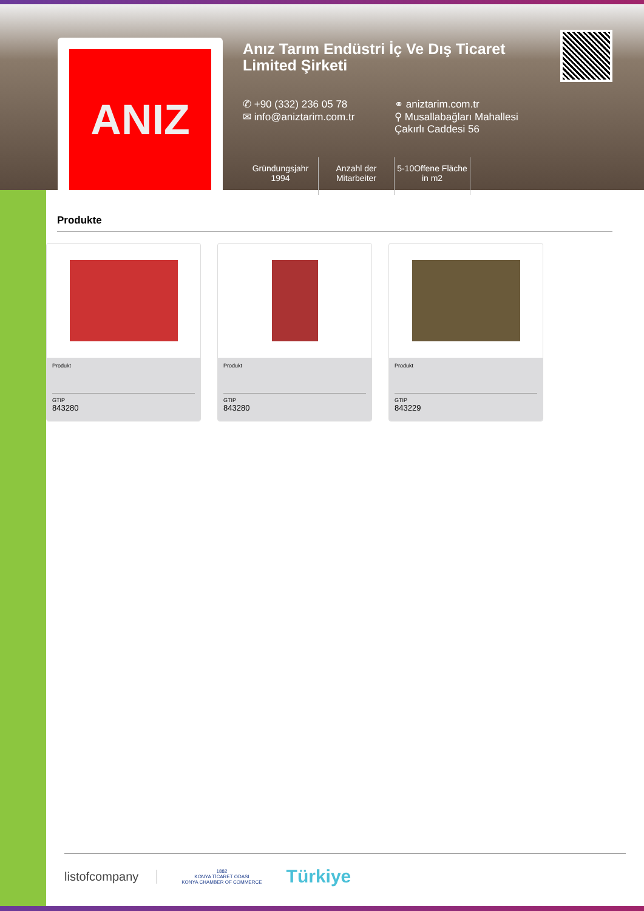ANIZ
Anız Tarım Endüstri İç Ve Dış Ticaret Limited Şirketi
✆ +90 (332) 236 05 78 ⚭ aniztarim.com.tr
✉ info@aniztarim.com.tr ⚲ Musallabağları Mahallesi
Çakırlı Caddesi 56
Gründungsjahr
1994
Anzahl der
Mitarbeiter
5-10Offene Fläche
in m2
Produkte
Produkt
GTIP
843280
Produkt
GTIP
843280
Produkt
GTIP
843229
listofcompany
1882
KONYA TİCARET ODASI
KONYA CHAMBER OF COMMERCE
Türkiye